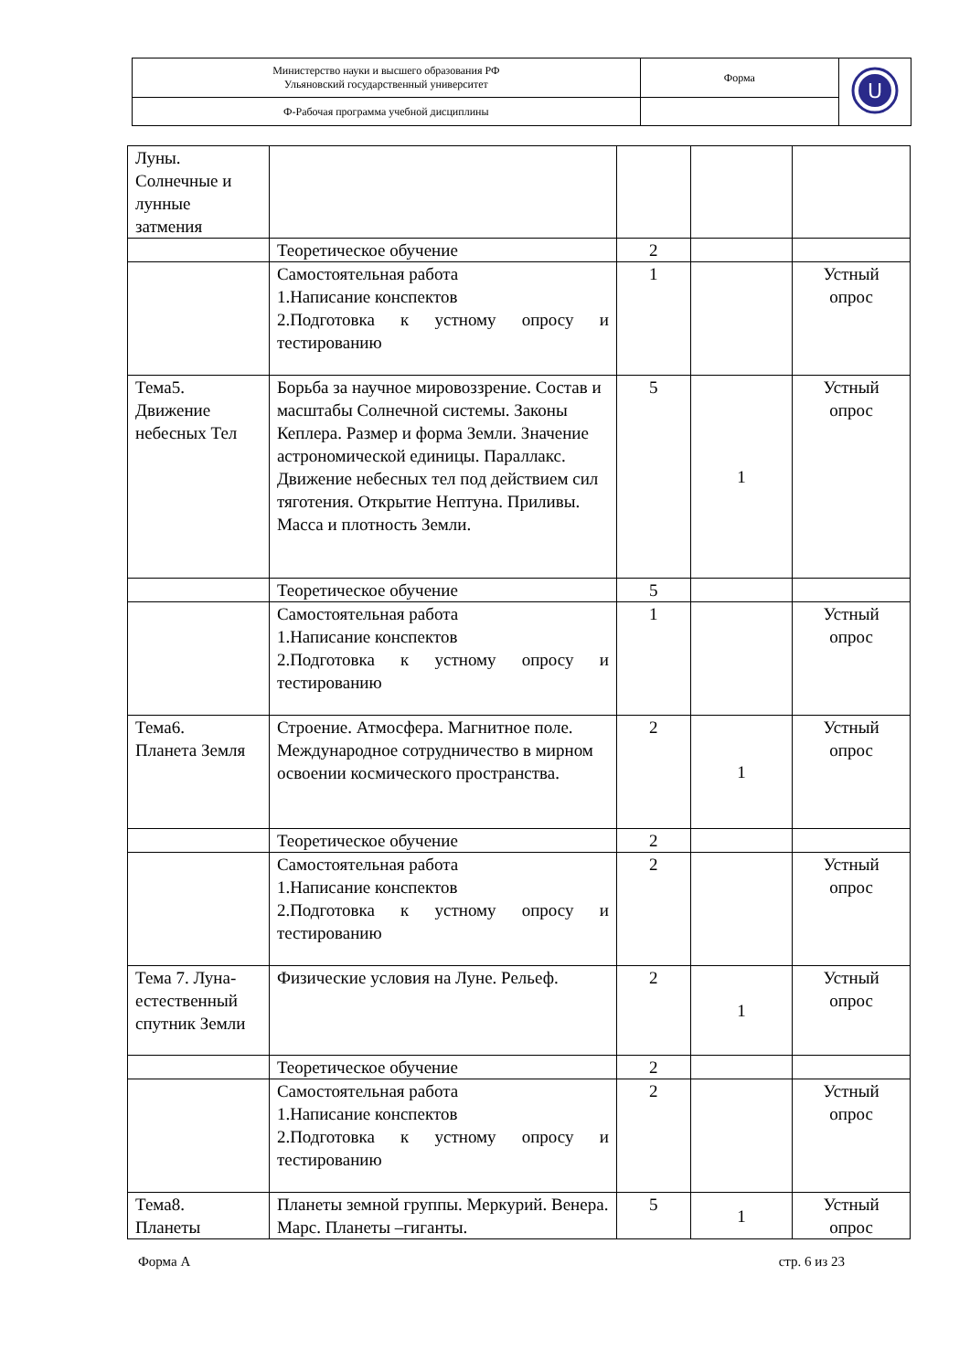| Министерство науки и высшего образования РФ Ульяновский государственный университет | Форма | U |
| Ф-Рабочая программа учебной дисциплины | | |
| Луны. Солнечные и лунные затмения | | | | |
| | Теоретическое обучение | 2 | | |
| | Самостоятельная работа 1.Написание конспектов 2.Подготовка к устному опросу и тестированию | 1 | | Устный опрос |
| Тема5. Движение небесных Тел | Борьба за научное мировоззрение. Состав и масштабы Солнечной системы. Законы Кеплера. Размер и форма Земли. Значение астрономической единицы. Параллакс. Движение небесных тел под действием сил тяготения. Открытие Нептуна. Приливы. Масса и плотность Земли. | 5 | 1 | Устный опрос |
| | Теоретическое обучение | 5 | | |
| | Самостоятельная работа 1.Написание конспектов 2.Подготовка к устному опросу и тестированию | 1 | | Устный опрос |
| Тема6. Планета Земля | Строение. Атмосфера. Магнитное поле. Международное сотрудничество в мирном освоении космического пространства. | 2 | 1 | Устный опрос |
| | Теоретическое обучение | 2 | | |
| | Самостоятельная работа 1.Написание конспектов 2.Подготовка к устному опросу и тестированию | 2 | | Устный опрос |
| Тема 7. Луна-естественный спутник Земли | Физические условия на Луне. Рельеф. | 2 | 1 | Устный опрос |
| | Теоретическое обучение | 2 | | |
| | Самостоятельная работа 1.Написание конспектов 2.Подготовка к устному опросу и тестированию | 2 | | Устный опрос |
| Тема8. Планеты | Планеты земной группы. Меркурий. Венера. Марс. Планеты –гиганты. | 5 | 1 | Устный опрос |
Форма А стр. 6 из 23